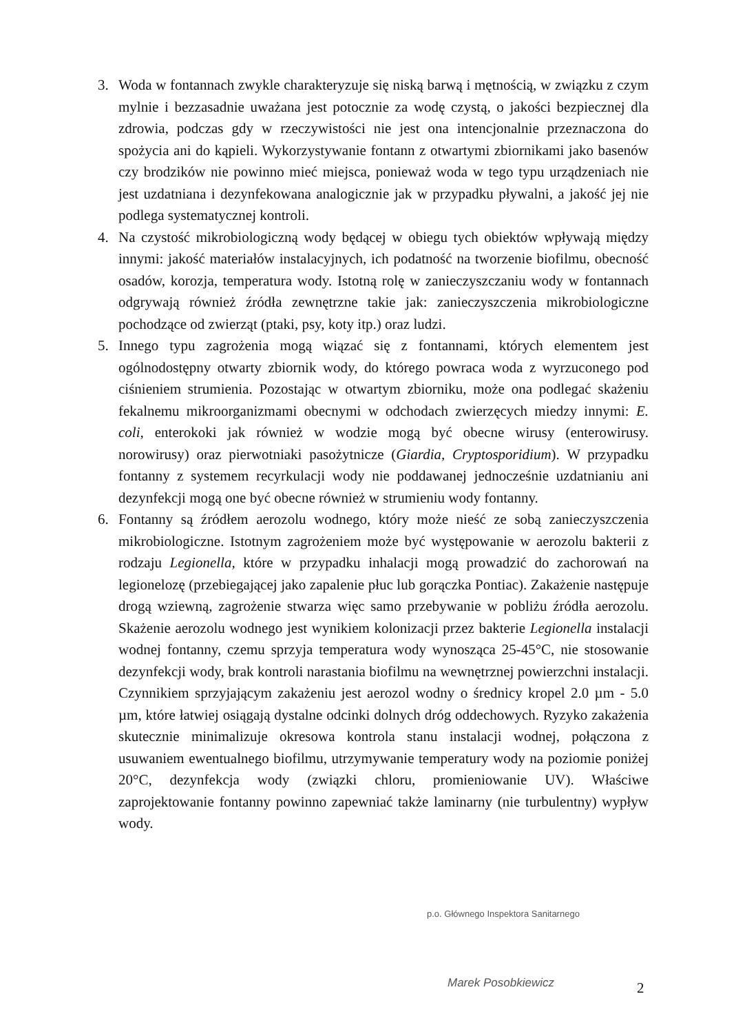3. Woda w fontannach zwykle charakteryzuje się niską barwą i mętnością, w związku z czym mylnie i bezzasadnie uważana jest potocznie za wodę czystą, o jakości bezpiecznej dla zdrowia, podczas gdy w rzeczywistości nie jest ona intencjonalnie przeznaczona do spożycia ani do kąpieli. Wykorzystywanie fontann z otwartymi zbiornikami jako basenów czy brodzików nie powinno mieć miejsca, ponieważ woda w tego typu urządzeniach nie jest uzdatniana i dezynfekowana analogicznie jak w przypadku pływalni, a jakość jej nie podlega systematycznej kontroli.
4. Na czystość mikrobiologiczną wody będącej w obiegu tych obiektów wpływają między innymi: jakość materiałów instalacyjnych, ich podatność na tworzenie biofilmu, obecność osadów, korozja, temperatura wody. Istotną rolę w zanieczyszczaniu wody w fontannach odgrywają również źródła zewnętrzne takie jak: zanieczyszczenia mikrobiologiczne pochodzące od zwierząt (ptaki, psy, koty itp.) oraz ludzi.
5. Innego typu zagrożenia mogą wiązać się z fontannami, których elementem jest ogólnodostępny otwarty zbiornik wody, do którego powraca woda z wyrzuconego pod ciśnieniem strumienia. Pozostając w otwartym zbiorniku, może ona podlegać skażeniu fekalnemu mikroorganizmami obecnymi w odchodach zwierzęcych miedzy innymi: E. coli, enterokoki jak również w wodzie mogą być obecne wirusy (enterowirusy. norowirusy) oraz pierwotniaki pasożytnicze (Giardia, Cryptosporidium). W przypadku fontanny z systemem recyrkulacji wody nie poddawanej jednocześnie uzdatnianiu ani dezynfekcji mogą one być obecne również w strumieniu wody fontanny.
6. Fontanny są źródłem aerozolu wodnego, który może nieść ze sobą zanieczyszczenia mikrobiologiczne. Istotnym zagrożeniem może być występowanie w aerozolu bakterii z rodzaju Legionella, które w przypadku inhalacji mogą prowadzić do zachorowań na legionelozę (przebiegającej jako zapalenie płuc lub gorączka Pontiac). Zakażenie następuje drogą wziewną, zagrożenie stwarza więc samo przebywanie w pobliżu źródła aerozolu. Skażenie aerozolu wodnego jest wynikiem kolonizacji przez bakterie Legionella instalacji wodnej fontanny, czemu sprzyja temperatura wody wynosząca 25-45°C, nie stosowanie dezynfekcji wody, brak kontroli narastania biofilmu na wewnętrznej powierzchni instalacji. Czynnikiem sprzyjającym zakażeniu jest aerozol wodny o średnicy kropel 2.0 µm - 5.0 µm, które łatwiej osiągają dystalne odcinki dolnych dróg oddechowych. Ryzyko zakażenia skutecznie minimalizuje okresowa kontrola stanu instalacji wodnej, połączona z usuwaniem ewentualnego biofilmu, utrzymywanie temperatury wody na poziomie poniżej 20°C, dezynfekcja wody (związki chloru, promieniowanie UV). Właściwe zaprojektowanie fontanny powinno zapewniać także laminarny (nie turbulentny) wypływ wody.
p.o. Głównego Inspektora Sanitarnego
Marek Posobkiewicz 2